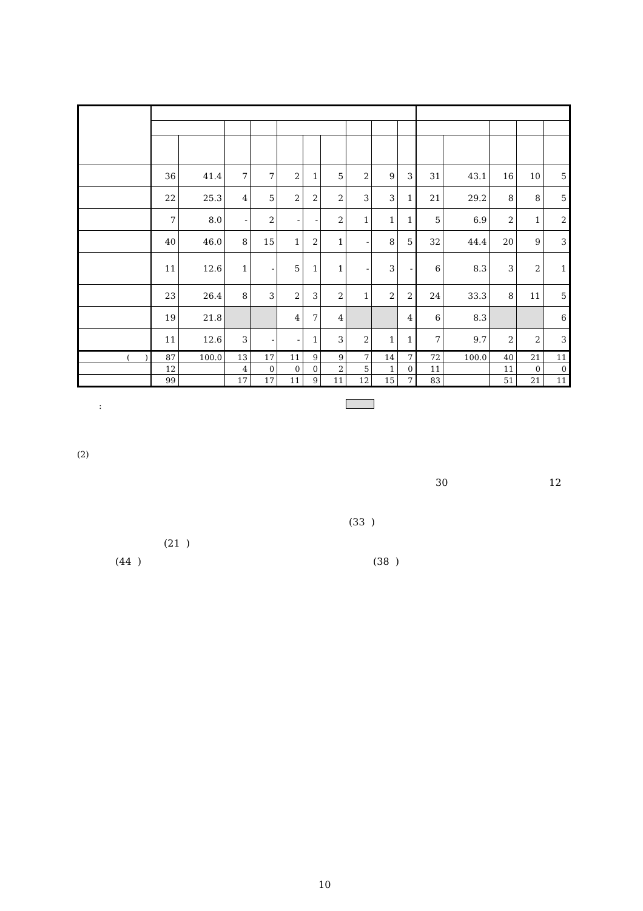| | 36 | 41.4 | 7 | 7 | 2 | 1 | 5 | 2 | 9 | 3 | 31 | 43.1 | 16 | 10 | 5 |
| | 22 | 25.3 | 4 | 5 | 2 | 2 | 2 | 3 | 3 | 1 | 21 | 29.2 | 8 | 8 | 5 |
| | 7 | 8.0 | - | 2 | - | - | 2 | 1 | 1 | 1 | 5 | 6.9 | 2 | 1 | 2 |
| | 40 | 46.0 | 8 | 15 | 1 | 2 | 1 | - | 8 | 5 | 32 | 44.4 | 20 | 9 | 3 |
| | 11 | 12.6 | 1 | - | 5 | 1 | 1 | - | 3 | - | 6 | 8.3 | 3 | 2 | 1 |
| | 23 | 26.4 | 8 | 3 | 2 | 3 | 2 | 1 | 2 | 2 | 24 | 33.3 | 8 | 11 | 5 |
| | 19 | 21.8 | | | 4 | 7 | 4 | | | 4 | 6 | 8.3 | | | 6 |
| | 11 | 12.6 | 3 | - | - | 1 | 3 | 2 | 1 | 1 | 7 | 9.7 | 2 | 2 | 3 |
| ( ) | 87 | 100.0 | 13 | 17 | 11 | 9 | 9 | 7 | 14 | 7 | 72 | 100.0 | 40 | 21 | 11 |
| | 12 | | 4 | 0 | 0 | 0 | 2 | 5 | 1 | 0 | 11 | | 11 | 0 | 0 |
| | 99 | | 17 | 17 | 11 | 9 | 11 | 12 | 15 | 7 | 83 | | 51 | 21 | 11 |
:
(2)
30 12
(33 )
(21 )
(44 ) (38 )
10